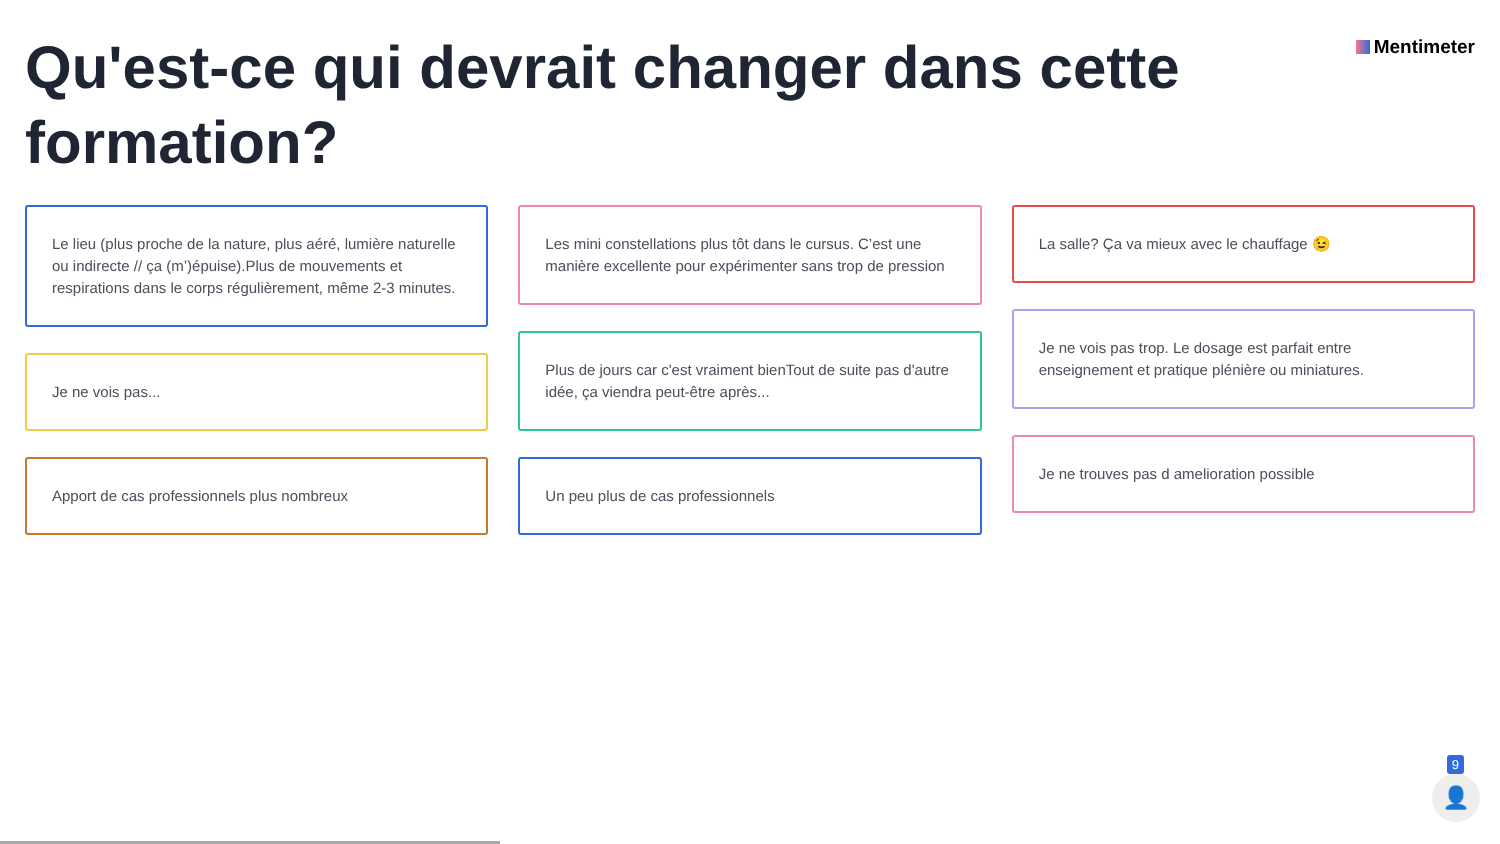Qu'est-ce qui devrait changer dans cette formation?
Mentimeter
Le lieu (plus proche de la nature, plus aéré, lumière naturelle ou indirecte // ça (m’)épuise).Plus de mouvements et respirations dans le corps régulièrement, même 2-3 minutes.
Je ne vois pas...
Apport de cas professionnels plus nombreux
Les mini constellations plus tôt dans le cursus. C’est une manière excellente pour expérimenter sans trop de pression
Plus de jours car c'est vraiment bienTout de suite pas d'autre idée, ça viendra peut-être après...
Un peu plus de cas professionnels
La salle? Ça va mieux avec le chauffage 😉
Je ne vois pas trop. Le dosage est parfait entre enseignement et pratique plénière ou miniatures.
Je ne trouves pas d amelioration possible
9
👤